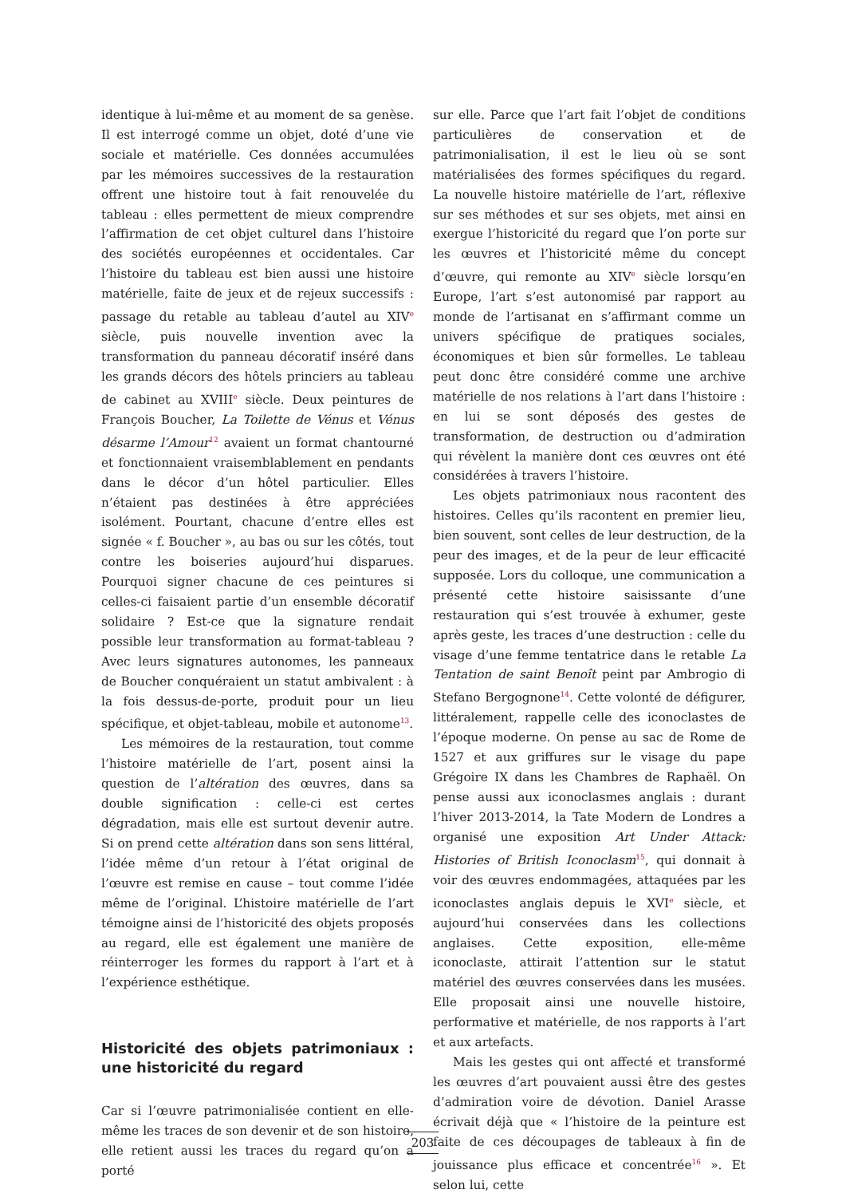identique à lui-même et au moment de sa genèse. Il est interrogé comme un objet, doté d’une vie sociale et matérielle. Ces données accumulées par les mémoires successives de la restauration offrent une histoire tout à fait renouvelée du tableau : elles permettent de mieux comprendre l’affirmation de cet objet culturel dans l’histoire des sociétés européennes et occidentales. Car l’histoire du tableau est bien aussi une histoire matérielle, faite de jeux et de rejeux successifs : passage du retable au tableau d’autel au XIV<sup>e</sup> siècle, puis nouvelle invention avec la transformation du panneau décoratif inséré dans les grands décors des hôtels princiers au tableau de cabinet au XVIII<sup>e</sup> siècle. Deux peintures de François Boucher, La Toilette de Vénus et Vénus désarme l’Amour<sup>12</sup> avaient un format chantourné et fonctionnaient vraisemblablement en pendants dans le décor d’un hôtel particulier. Elles n’étaient pas destinées à être appréciées isolément. Pourtant, chacune d’entre elles est signée « f. Boucher », au bas ou sur les côtés, tout contre les boiseries aujourd’hui disparues. Pourquoi signer chacune de ces peintures si celles-ci faisaient partie d’un ensemble décoratif solidaire ? Est-ce que la signature rendait possible leur transformation au format-tableau ? Avec leurs signatures autonomes, les panneaux de Boucher conquéraient un statut ambivalent : à la fois dessus-de-porte, produit pour un lieu spécifique, et objet-tableau, mobile et autonome<sup>13</sup>.
Les mémoires de la restauration, tout comme l’histoire matérielle de l’art, posent ainsi la question de l’altération des œuvres, dans sa double signification : celle-ci est certes dégradation, mais elle est surtout devenir autre. Si on prend cette altération dans son sens littéral, l’idée même d’un retour à l’état original de l’œuvre est remise en cause – tout comme l’idée même de l’original. L’histoire matérielle de l’art témoigne ainsi de l’historicité des objets proposés au regard, elle est également une manière de réinterroger les formes du rapport à l’art et à l’expérience esthétique.
Historicité des objets patrimoniaux : une historicité du regard
Car si l’œuvre patrimonialisée contient en elle-même les traces de son devenir et de son histoire, elle retient aussi les traces du regard qu’on a porté
sur elle. Parce que l’art fait l’objet de conditions particulières de conservation et de patrimonialisation, il est le lieu où se sont matérialisées des formes spécifiques du regard. La nouvelle histoire matérielle de l’art, réflexive sur ses méthodes et sur ses objets, met ainsi en exergue l’historicité du regard que l’on porte sur les œuvres et l’historicité même du concept d’œuvre, qui remonte au XIV<sup>e</sup> siècle lorsqu’en Europe, l’art s’est autonomisé par rapport au monde de l’artisanat en s’affirmant comme un univers spécifique de pratiques sociales, économiques et bien sûr formelles. Le tableau peut donc être considéré comme une archive matérielle de nos relations à l’art dans l’histoire : en lui se sont déposés des gestes de transformation, de destruction ou d’admiration qui révèlent la manière dont ces œuvres ont été considérées à travers l’histoire.
Les objets patrimoniaux nous racontent des histoires. Celles qu’ils racontent en premier lieu, bien souvent, sont celles de leur destruction, de la peur des images, et de la peur de leur efficacité supposée. Lors du colloque, une communication a présenté cette histoire saisissante d’une restauration qui s’est trouvée à exhumer, geste après geste, les traces d’une destruction : celle du visage d’une femme tentatrice dans le retable La Tentation de saint Benoît peint par Ambrogio di Stefano Bergognone<sup>14</sup>. Cette volonté de défigurer, littéralement, rappelle celle des iconoclastes de l’époque moderne. On pense au sac de Rome de 1527 et aux griffures sur le visage du pape Grégoire IX dans les Chambres de Raphaël. On pense aussi aux iconoclasmes anglais : durant l’hiver 2013-2014, la Tate Modern de Londres a organisé une exposition Art Under Attack: Histories of British Iconoclasm<sup>15</sup>, qui donnait à voir des œuvres endommagées, attaquées par les iconoclastes anglais depuis le XVI<sup>e</sup> siècle, et aujourd’hui conservées dans les collections anglaises. Cette exposition, elle-même iconoclaste, attirait l’attention sur le statut matériel des œuvres conservées dans les musées. Elle proposait ainsi une nouvelle histoire, performative et matérielle, de nos rapports à l’art et aux artefacts.
Mais les gestes qui ont affecté et transformé les œuvres d’art pouvaient aussi être des gestes d’admiration voire de dévotion. Daniel Arasse écrivait déjà que « l’histoire de la peinture est faite de ces découpages de tableaux à fin de jouissance plus efficace et concentrée<sup>16</sup> ». Et selon lui, cette
203